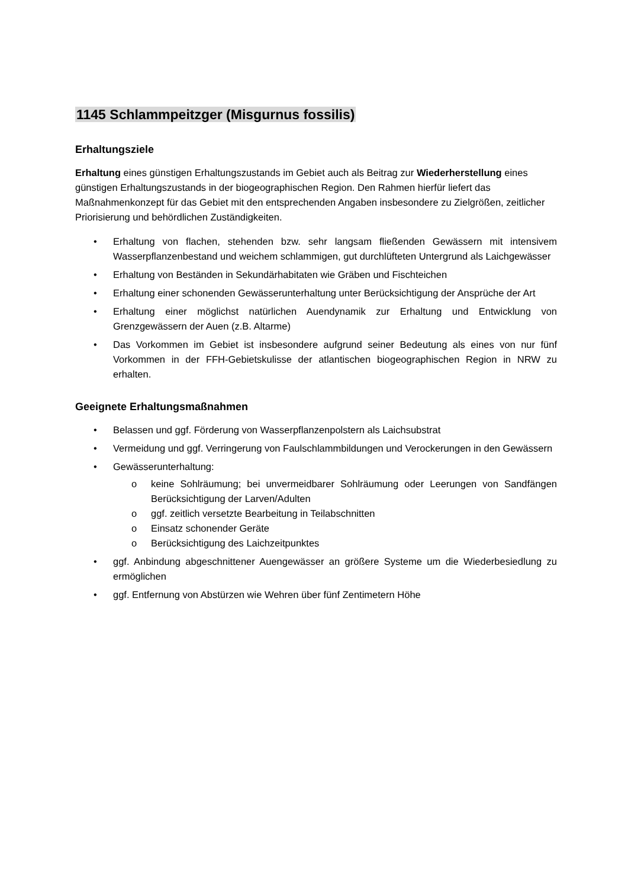1145 Schlammpeitzger (Misgurnus fossilis)
Erhaltungsziele
Erhaltung eines günstigen Erhaltungszustands im Gebiet auch als Beitrag zur Wiederherstellung eines günstigen Erhaltungszustands in der biogeographischen Region. Den Rahmen hierfür liefert das Maßnahmenkonzept für das Gebiet mit den entsprechenden Angaben insbesondere zu Zielgrößen, zeitlicher Priorisierung und behördlichen Zuständigkeiten.
• Erhaltung von flachen, stehenden bzw. sehr langsam fließenden Gewässern mit intensivem Wasserpflanzenbestand und weichem schlammigen, gut durchlüfteten Untergrund als Laichgewässer
• Erhaltung von Beständen in Sekundärhabitaten wie Gräben und Fischteichen
• Erhaltung einer schonenden Gewässerunterhaltung unter Berücksichtigung der Ansprüche der Art
• Erhaltung einer möglichst natürlichen Auendynamik zur Erhaltung und Entwicklung von Grenzgewässern der Auen (z.B. Altarme)
• Das Vorkommen im Gebiet ist insbesondere aufgrund seiner Bedeutung als eines von nur fünf Vorkommen in der FFH-Gebietskulisse der atlantischen biogeographischen Region in NRW zu erhalten.
Geeignete Erhaltungsmaßnahmen
• Belassen und ggf. Förderung von Wasserpflanzenpolstern als Laichsubstrat
• Vermeidung und ggf. Verringerung von Faulschlammbildungen und Verockerungen in den Gewässern
• Gewässerunterhaltung:
o keine Sohlräumung; bei unvermeidbarer Sohlräumung oder Leerungen von Sandfängen Berücksichtigung der Larven/Adulten
o ggf. zeitlich versetzte Bearbeitung in Teilabschnitten
o Einsatz schonender Geräte
o Berücksichtigung des Laichzeitpunktes
• ggf. Anbindung abgeschnittener Auengewässer an größere Systeme um die Wiederbesiedlung zu ermöglichen
• ggf. Entfernung von Abstürzen wie Wehren über fünf Zentimetern Höhe